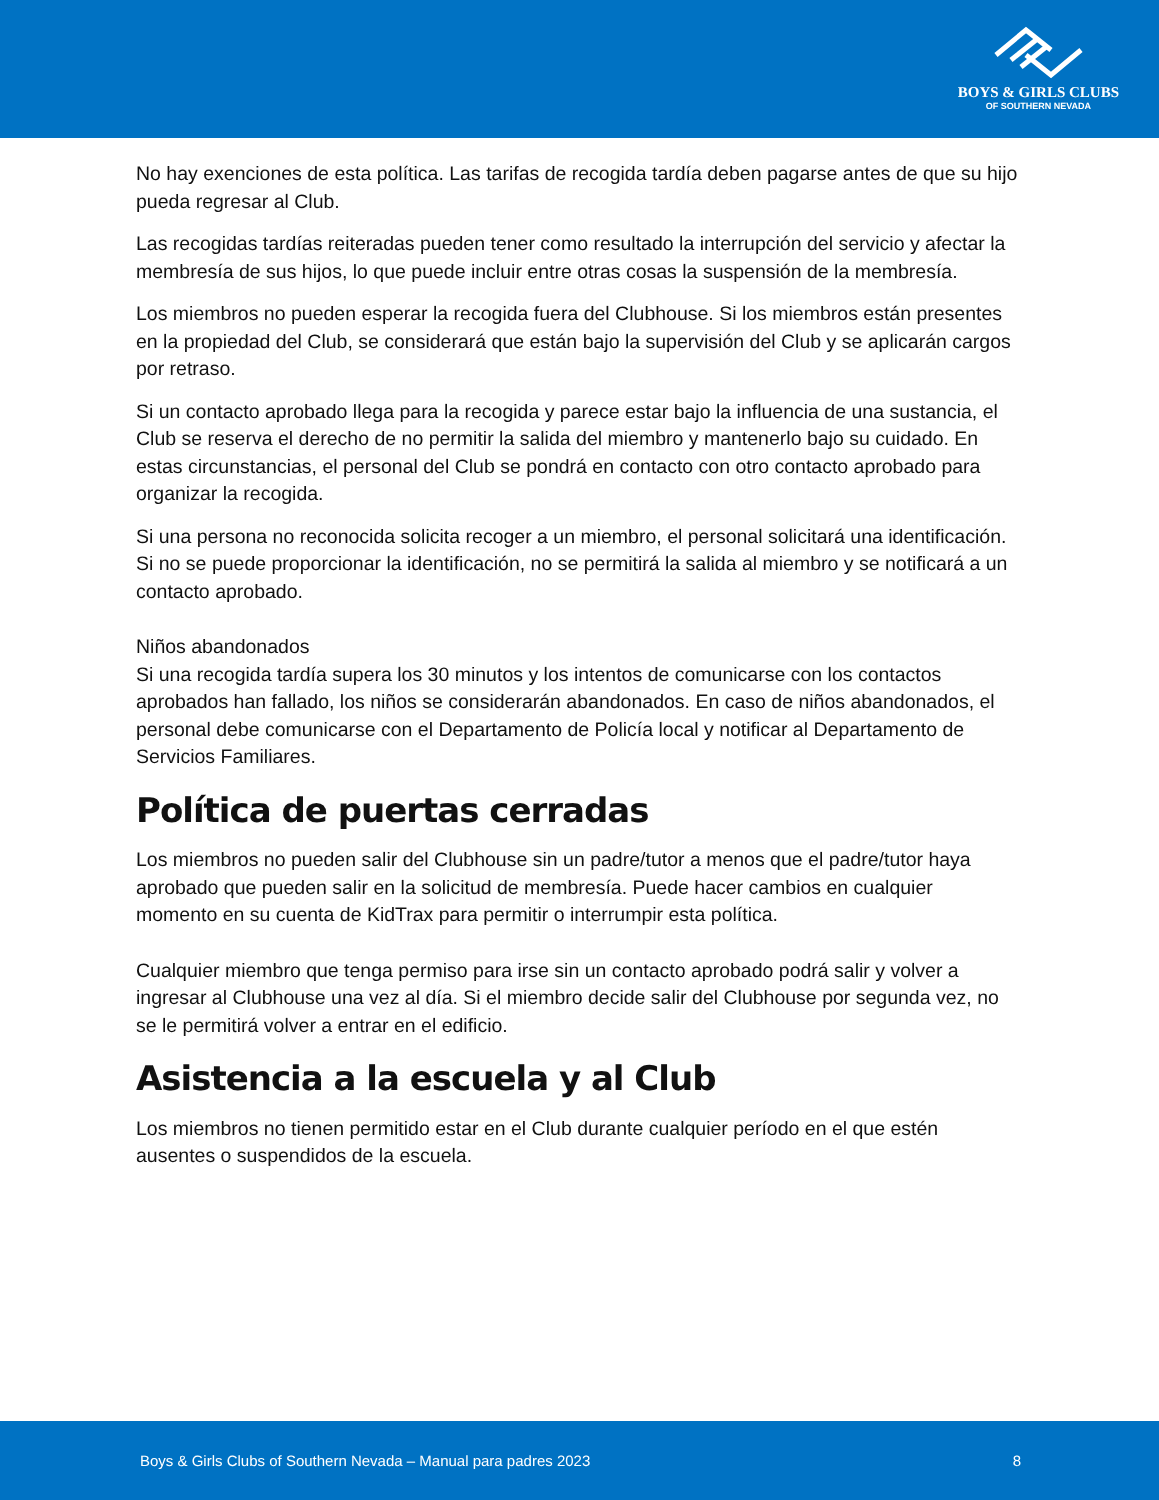BOYS & GIRLS CLUBS
OF SOUTHERN NEVADA
No hay exenciones de esta política. Las tarifas de recogida tardía deben pagarse antes de que su hijo pueda regresar al Club.
Las recogidas tardías reiteradas pueden tener como resultado la interrupción del servicio y afectar la membresía de sus hijos, lo que puede incluir entre otras cosas la suspensión de la membresía.
Los miembros no pueden esperar la recogida fuera del Clubhouse. Si los miembros están presentes en la propiedad del Club, se considerará que están bajo la supervisión del Club y se aplicarán cargos por retraso.
Si un contacto aprobado llega para la recogida y parece estar bajo la influencia de una sustancia, el Club se reserva el derecho de no permitir la salida del miembro y mantenerlo bajo su cuidado. En estas circunstancias, el personal del Club se pondrá en contacto con otro contacto aprobado para organizar la recogida.
Si una persona no reconocida solicita recoger a un miembro, el personal solicitará una identificación. Si no se puede proporcionar la identificación, no se permitirá la salida al miembro y se notificará a un contacto aprobado.
Niños abandonados
Si una recogida tardía supera los 30 minutos y los intentos de comunicarse con los contactos aprobados han fallado, los niños se considerarán abandonados. En caso de niños abandonados, el personal debe comunicarse con el Departamento de Policía local y notificar al Departamento de Servicios Familiares.
Política de puertas cerradas
Los miembros no pueden salir del Clubhouse sin un padre/tutor a menos que el padre/tutor haya aprobado que pueden salir en la solicitud de membresía. Puede hacer cambios en cualquier momento en su cuenta de KidTrax para permitir o interrumpir esta política.
Cualquier miembro que tenga permiso para irse sin un contacto aprobado podrá salir y volver a ingresar al Clubhouse una vez al día. Si el miembro decide salir del Clubhouse por segunda vez, no se le permitirá volver a entrar en el edificio.
Asistencia a la escuela y al Club
Los miembros no tienen permitido estar en el Club durante cualquier período en el que estén ausentes o suspendidos de la escuela.
Boys & Girls Clubs of Southern Nevada – Manual para padres 2023 8